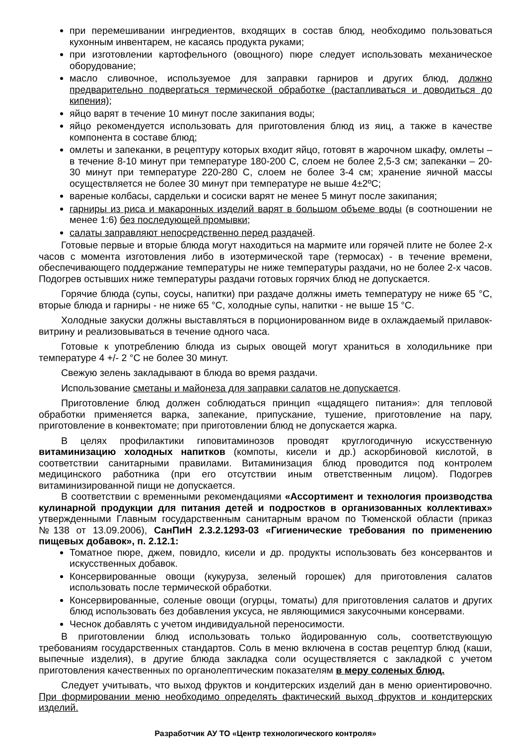при перемешивании ингредиентов, входящих в состав блюд, необходимо пользоваться кухонным инвентарем, не касаясь продукта руками;
при изготовлении картофельного (овощного) пюре следует использовать механическое оборудование;
масло сливочное, используемое для заправки гарниров и других блюд, должно предварительно подвергаться термической обработке (растапливаться и доводиться до кипения);
яйцо варят в течение 10 минут после закипания воды;
яйцо рекомендуется использовать для приготовления блюд из яиц, а также в качестве компонента в составе блюд;
омлеты и запеканки, в рецептуру которых входит яйцо, готовят в жарочном шкафу, омлеты – в течение 8-10 минут при температуре 180-200 С, слоем не более 2,5-3 см; запеканки – 20-30 минут при температуре 220-280 С, слоем не более 3-4 см; хранение яичной массы осуществляется не более 30 минут при температуре не выше 4±2ºС;
вареные колбасы, сардельки и сосиски варят не менее 5 минут после закипания;
гарниры из риса и макаронных изделий варят в большом объеме воды (в соотношении не менее 1:6) без последующей промывки;
салаты заправляют непосредственно перед раздачей.
Готовые первые и вторые блюда могут находиться на мармите или горячей плите не более 2-х часов с момента изготовления либо в изотермической таре (термосах) - в течение времени, обеспечивающего поддержание температуры не ниже температуры раздачи, но не более 2-х часов. Подогрев остывших ниже температуры раздачи готовых горячих блюд не допускается.
Горячие блюда (супы, соусы, напитки) при раздаче должны иметь температуру не ниже 65 °C, вторые блюда и гарниры - не ниже 65 °C, холодные супы, напитки - не выше 15 °C.
Холодные закуски должны выставляться в порционированном виде в охлаждаемый прилавок-витрину и реализовываться в течение одного часа.
Готовые к употреблению блюда из сырых овощей могут храниться в холодильнике при температуре 4 +/- 2 °C не более 30 минут.
Свежую зелень закладывают в блюда во время раздачи.
Использование сметаны и майонеза для заправки салатов не допускается.
Приготовление блюд должен соблюдаться принцип «щадящего питания»: для тепловой обработки применяется варка, запекание, припускание, тушение, приготовление на пару, приготовление в конвектомате; при приготовлении блюд не допускается жарка.
В целях профилактики гиповитаминозов проводят круглогодичную искусственную витаминизацию холодных напитков (компоты, кисели и др.) аскорбиновой кислотой, в соответствии санитарными правилами. Витаминизация блюд проводится под контролем медицинского работника (при его отсутствии иным ответственным лицом). Подогрев витаминизированной пищи не допускается.
В соответствии с временными рекомендациями «Ассортимент и технология производства кулинарной продукции для питания детей и подростков в организованных коллективах» утвержденными Главным государственным санитарным врачом по Тюменской области (приказ №138 от 13.09.2006), СанПиН 2.3.2.1293-03 «Гигиенические требования по применению пищевых добавок», п. 2.12.1:
Томатное пюре, джем, повидло, кисели и др. продукты использовать без консервантов и искусственных добавок.
Консервированные овощи (кукуруза, зеленый горошек) для приготовления салатов использовать после термической обработки.
Консервированные, соленые овощи (огурцы, томаты) для приготовления салатов и других блюд использовать без добавления уксуса, не являющимися закусочными консервами.
Чеснок добавлять с учетом индивидуальной переносимости.
В приготовлении блюд использовать только йодированную соль, соответствующую требованиям государственных стандартов. Соль в меню включена в состав рецептур блюд (каши, выпечные изделия), в другие блюда закладка соли осуществляется с закладкой с учетом приготовления качественных по органолептическим показателям в меру соленых блюд.
Следует учитывать, что выход фруктов и кондитерских изделий дан в меню ориентировочно. При формировании меню необходимо определять фактический выход фруктов и кондитерских изделий.
Разработчик АУ ТО «Центр технологического контроля»